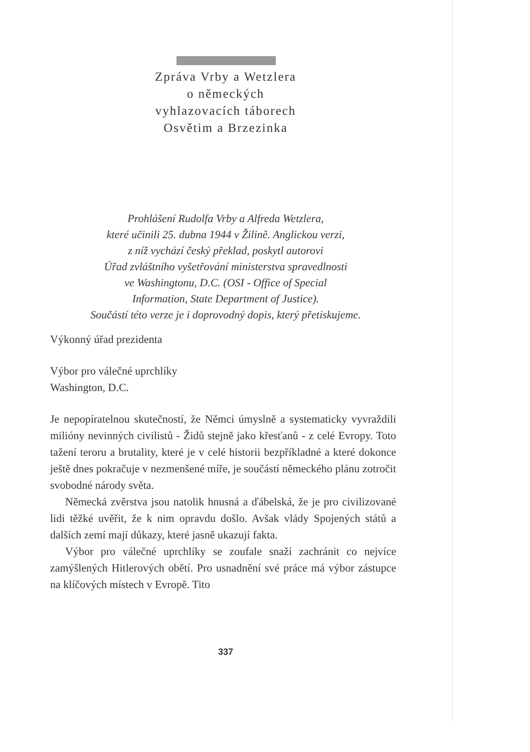Zpráva Vrby a Wetzlera
o německých
vyhlazovacích táborech
Osvětim a Brzezinka
Prohlášení Rudolfa Vrby a Alfreda Wetzlera,
které učinili 25. dubna 1944 v Žilině. Anglickou verzi,
z níž vychází český překlad, poskytl autorovi
Úřad zvláštního vyšetřování ministerstva spravedlnosti
ve Washingtonu, D.C. (OSI - Office of Special
Information, State Department of Justice).
Součástí této verze je i doprovodný dopis, který přetiskujeme.
Výkonný úřad prezidenta
Výbor pro válečné uprchlíky
Washington, D.C.
Je nepopíratelnou skutečností, že Němci úmyslně a systematicky vyvraždili milióny nevinných civilistů - Židů stejně jako křesťanů - z celé Evropy. Toto tažení teroru a brutality, které je v celé historii bezpříkladné a které dokonce ještě dnes pokračuje v nezmenšené míře, je součástí německého plánu zotročit svobodné národy světa.
Německá zvěrstva jsou natolik hnusná a ďábelská, že je pro civilizované lidi těžké uvěřit, že k nim opravdu došlo. Avšak vlády Spojených států a dalších zemí mají důkazy, které jasně ukazují fakta.
Výbor pro válečné uprchlíky se zoufale snaží zachránit co nejvíce zamýšlených Hitlerových obětí. Pro usnadnění své práce má výbor zástupce na klíčových místech v Evropě. Tito
337